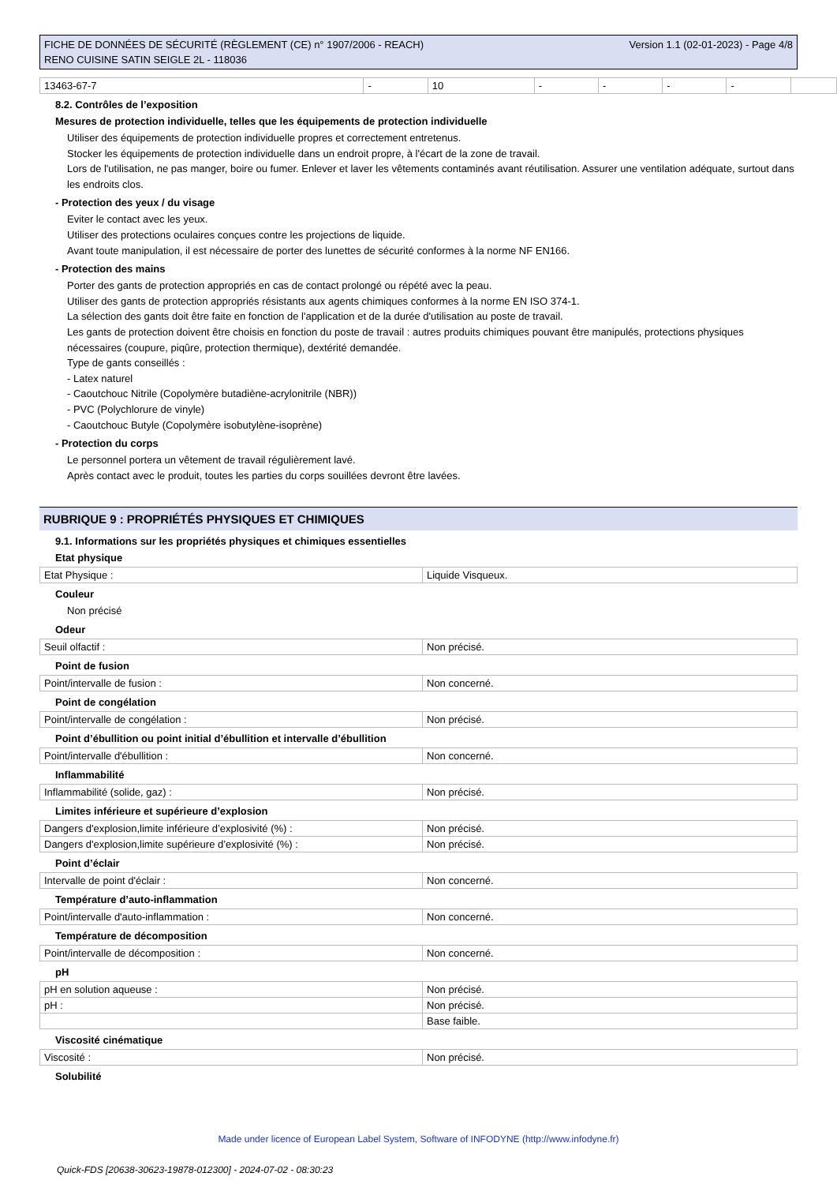FICHE DE DONNÉES DE SÉCURITÉ (RÈGLEMENT (CE) n° 1907/2006 - REACH)
RENO CUISINE SATIN SEIGLE 2L - 118036
Version 1.1 (02-01-2023) - Page 4/8
| 13463-67-7 | - | 10 | - | - | - | - | |
8.2. Contrôles de l’exposition
Mesures de protection individuelle, telles que les équipements de protection individuelle
Utiliser des équipements de protection individuelle propres et correctement entretenus.
Stocker les équipements de protection individuelle dans un endroit propre, à l'écart de la zone de travail.
Lors de l'utilisation, ne pas manger, boire ou fumer. Enlever et laver les vêtements contaminés avant réutilisation. Assurer une ventilation adéquate, surtout dans les endroits clos.
- Protection des yeux / du visage
Eviter le contact avec les yeux.
Utiliser des protections oculaires conçues contre les projections de liquide.
Avant toute manipulation, il est nécessaire de porter des lunettes de sécurité conformes à la norme NF EN166.
- Protection des mains
Porter des gants de protection appropriés en cas de contact prolongé ou répété avec la peau.
Utiliser des gants de protection appropriés résistants aux agents chimiques conformes à la norme EN ISO 374-1.
La sélection des gants doit être faite en fonction de l'application et de la durée d'utilisation au poste de travail.
Les gants de protection doivent être choisis en fonction du poste de travail : autres produits chimiques pouvant être manipulés, protections physiques nécessaires (coupure, piqûre, protection thermique), dextérité demandée.
Type de gants conseillés :
- Latex naturel
- Caoutchouc Nitrile (Copolymère butadiène-acrylonitrile (NBR))
- PVC (Polychlorure de vinyle)
- Caoutchouc Butyle (Copolymère isobutylène-isoprène)
- Protection du corps
Le personnel portera un vêtement de travail régulièrement lavé.
Après contact avec le produit, toutes les parties du corps souillées devront être lavées.
RUBRIQUE 9 : PROPRIÉTÉS PHYSIQUES ET CHIMIQUES
9.1. Informations sur les propriétés physiques et chimiques essentielles
Etat physique
| Etat Physique : | Liquide Visqueux. |
Couleur
Non précisé
Odeur
| Seuil olfactif : | Non précisé. |
Point de fusion
| Point/intervalle de fusion : | Non concerné. |
Point de congélation
| Point/intervalle de congélation : | Non précisé. |
Point d’ébullition ou point initial d’ébullition et intervalle d’ébullition
| Point/intervalle d'ébullition : | Non concerné. |
Inflammabilité
| Inflammabilité (solide, gaz) : | Non précisé. |
Limites inférieure et supérieure d’explosion
| Dangers d'explosion,limite inférieure d’explosivité (%) : | Non précisé. |
| Dangers d'explosion,limite supérieure d’explosivité (%) : | Non précisé. |
Point d’éclair
| Intervalle de point d'éclair : | Non concerné. |
Température d’auto-inflammation
| Point/intervalle d'auto-inflammation : | Non concerné. |
Température de décomposition
| Point/intervalle de décomposition : | Non concerné. |
pH
| pH en solution aqueuse : | Non précisé. |
| pH : | Non précisé. |
| | Base faible. |
Viscosité cinématique
| Viscosité : | Non précisé. |
Solubilité
Made under licence of European Label System, Software of INFODYNE (http://www.infodyne.fr)
Quick-FDS [20638-30623-19878-012300] - 2024-07-02 - 08:30:23